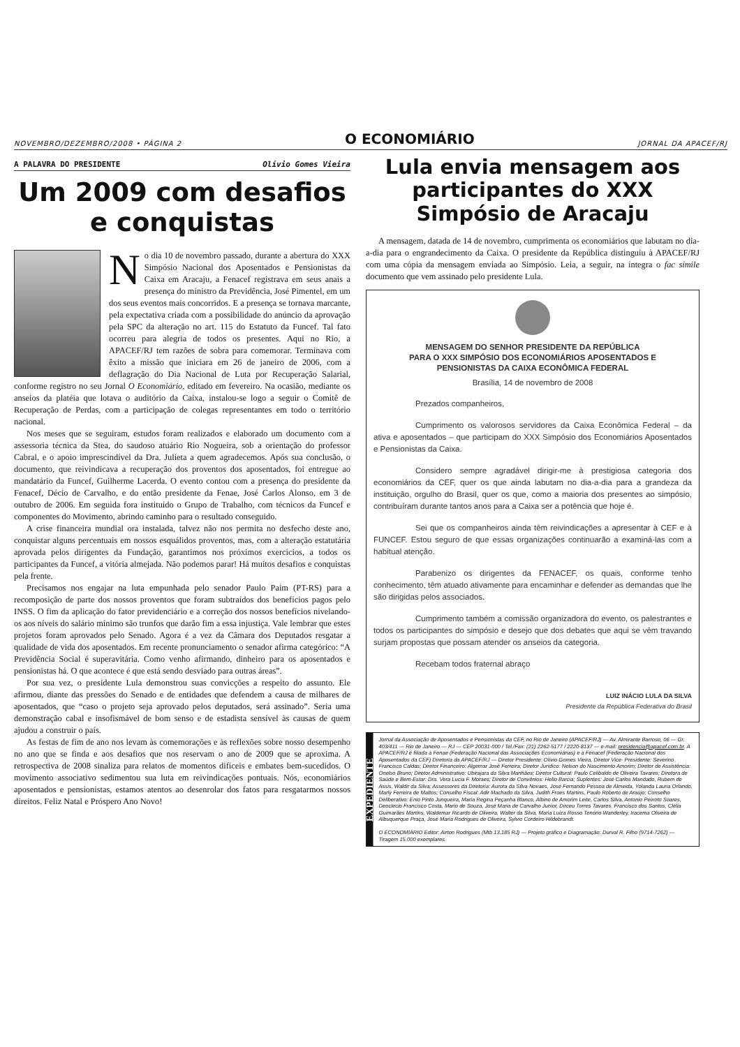NOVEMBRO/DEZEMBRO/2008 • PÁGINA 2 O ECONOMIÁRIO JORNAL DA APACEF/RJ
A PALAVRA DO PRESIDENTE Olívio Gomes Vieira
Um 2009 com desafios e conquistas
No dia 10 de novembro passado, durante a abertura do XXX Simpósio Nacional dos Aposentados e Pensionistas da Caixa em Aracaju, a Fenacef registrava em seus anais a presença do ministro da Previdência, José Pimentel, em um dos seus eventos mais concorridos. E a presença se tornava marcante, pela expectativa criada com a possibilidade do anúncio da aprovação pela SPC da alteração no art. 115 do Estatuto da Funcef. Tal fato ocorreu para alegria de todos os presentes. Aqui no Rio, a APACEF/RJ tem razões de sobra para comemorar. Terminava com êxito a missão que iniciara em 26 de janeiro de 2006, com a deflagração do Dia Nacional de Luta por Recuperação Salarial, conforme registro no seu Jornal O Economiário, editado em fevereiro. Na ocasião, mediante os anseios da platéia que lotava o auditório da Caixa, instalou-se logo a seguir o Comitê de Recuperação de Perdas, com a participação de colegas representantes em todo o território nacional.
Nos meses que se seguiram, estudos foram realizados e elaborado um documento com a assessoria técnica da Stea, do saudoso atuário Rio Nogueira, sob a orientação do professor Cabral, e o apoio imprescindível da Dra. Julieta a quem agradecemos. Após sua conclusão, o documento, que reivindicava a recuperação dos proventos dos aposentados, foi entregue ao mandatário da Funcef, Guilherme Lacerda. O evento contou com a presença do presidente da Fenacef, Décio de Carvalho, e do então presidente da Fenae, José Carlos Alonso, em 3 de outubro de 2006. Em seguida fora instituído o Grupo de Trabalho, com técnicos da Funcef e componentes do Movimento, abrindo caminho para o resultado conseguido.
A crise financeira mundial ora instalada, talvez não nos permita no desfecho deste ano, conquistar alguns percentuais em nossos esquálidos proventos, mas, com a alteração estatutária aprovada pelos dirigentes da Fundação, garantimos nos próximos exercícios, a todos os participantes da Funcef, a vitória almejada. Não podemos parar! Há muitos desafios e conquistas pela frente.
Precisamos nos engajar na luta empunhada pelo senador Paulo Paim (PT-RS) para a recomposição de parte dos nossos proventos que foram subtraídos dos benefícios pagos pelo INSS. O fim da aplicação do fator previdenciário e a correção dos nossos benefícios nivelando-os aos níveis do salário mínimo são trunfos que darão fim a essa injustiça. Vale lembrar que estes projetos foram aprovados pelo Senado. Agora é a vez da Câmara dos Deputados resgatar a qualidade de vida dos aposentados. Em recente pronunciamento o senador afirma categórico: “A Previdência Social é superavitária. Como venho afirmando, dinheiro para os aposentados e pensionistas há. O que acontece é que está sendo desviado para outras áreas”.
Por sua vez, o presidente Lula demonstrou suas convicções a respeito do assunto. Ele afirmou, diante das pressões do Senado e de entidades que defendem a causa de milhares de aposentados, que “caso o projeto seja aprovado pelos deputados, será assinado”. Seria uma demonstração cabal e insofismável de bom senso e de estadista sensível às causas de quem ajudou a construir o país.
As festas de fim de ano nos levam às comemorações e às reflexões sobre nosso desempenho no ano que se finda e aos desafios que nos reservam o ano de 2009 que se aproxima. A retrospectiva de 2008 sinaliza para relatos de momentos difíceis e embates bem-sucedidos. O movimento associativo sedimentou sua luta em reivindicações pontuais. Nós, economiários aposentados e pensionistas, estamos atentos ao desenrolar dos fatos para resgatarmos nossos direitos. Feliz Natal e Próspero Ano Novo!
Lula envia mensagem aos participantes do XXX Simpósio de Aracaju
A mensagem, datada de 14 de novembro, cumprimenta os economiários que labutam no dia-a-dia para o engrandecimento da Caixa. O presidente da República distinguiu à APACEF/RJ com uma cópia da mensagem enviada ao Simpósio. Leia, a seguir, na íntegra o fac símile documento que vem assinado pelo presidente Lula.
MENSAGEM DO SENHOR PRESIDENTE DA REPÚBLICA
PARA O XXX SIMPÓSIO DOS ECONOMIÁRIOS APOSENTADOS E
PENSIONISTAS DA CAIXA ECONÔMICA FEDERAL
Brasília, 14 de novembro de 2008
Prezados companheiros,
Cumprimento os valorosos servidores da Caixa Econômica Federal – da ativa e aposentados – que participam do XXX Simpósio dos Economiários Aposentados e Pensionistas da Caixa.
Considero sempre agradável dirigir-me à prestigiosa categoria dos economiários da CEF, quer os que ainda labutam no dia-a-dia para a grandeza da instituição, orgulho do Brasil, quer os que, como a maioria dos presentes ao simpósio, contribuíram durante tantos anos para a Caixa ser a potência que hoje é.
Sei que os companheiros ainda têm reivindicações a apresentar à CEF e à FUNCEF. Estou seguro de que essas organizações continuarão a examiná-las com a habitual atenção.
Parabenizo os dirigentes da FENACEF, os quais, conforme tenho conhecimento, têm atuado ativamente para encaminhar e defender as demandas que lhe são dirigidas pelos associados.
Cumprimento também a comissão organizadora do evento, os palestrantes e todos os participantes do simpósio e desejo que dos debates que aqui se vêm travando surjam propostas que possam atender os anseios da categoria.
Recebam todos fraternal abraço
LUIZ INÁCIO LULA DA SILVA
Presidente da República Federativa do Brasil
EXPEDIENTE
Jornal da Associação de Aposentados e Pensionistas da CEF, no Rio de Janeiro (APACEF/RJ) — Av. Almirante Barroso, 06 — Gr. 403/411 — Rio de Janeiro — RJ — CEP 20031-000 / Tel./Fax: (21) 2262-5177 / 2220-8137 — e-mail: presidencia@apacef.com.br. A APACEF/RJ é filiada à Fenae (Federação Nacional das Associações Economiárias) e à Fenacef (Federação Nacional dos Aposentados da CEF) Diretoria da APACEF/RJ — Diretor Presidente: Olívio Gomes Vieira, Diretor Vice- Presidente: Severino Francisco Caldas; Diretor Financeiro: Algemar José Ferreira; Diretor Jurídico: Nelson do Nascimento Amorim; Diretor de Assistência: Onelso Bruno; Diretor Administrativo: Ubirajara da Silva Manhães; Diretor Cultural: Paulo Celibaldo de Oliveira Tavares; Diretora de Saúde e Bem-Estar: Dra. Vera Lucia F. Moraes; Diretor de Convênios: Helio Barcia; Suplentes: José Carlos Mandado, Rubem de Assis, Waldir da Silva; Assessores da Diretoria: Aurora da Silva Novaes, José Fernando Pessoa de Almeida, Yolanda Lauria Orlando, Marly Ferreira de Mattos; Conselho Fiscal: Adir Machado da Silva, Judith Froes Martins, Paulo Roberto de Araújo; Conselho Deliberativo: Enio Pinto Junqueira, Maria Regina Peçanha Blanco, Albino de Amorim Leite, Carlos Silva, Antonio Peixoto Soares, Deoclecio Francisco Costa, Mario de Souza, José Maria de Carvalho Junior, Dirceu Torres Tavares, Francisco dos Santos, Clélia Guimarães Martins, Waldemar Ricardo de Oliveira, Walter da Silva, Maria Luiza Rosso Tenório Wanderley, Iracema Oliveira de Albuquerque Praça, José Maria Rodrigues de Oliveira, Sylvio Cordeiro Hildebrandt.
O ECONOMIÁRIO Editor: Airton Rodrigues (Mtb 13.185 RJ) — Projeto gráfico e Diagramação: Durval R. Filho (9714-7262) — Tiragem 15.000 exemplares.